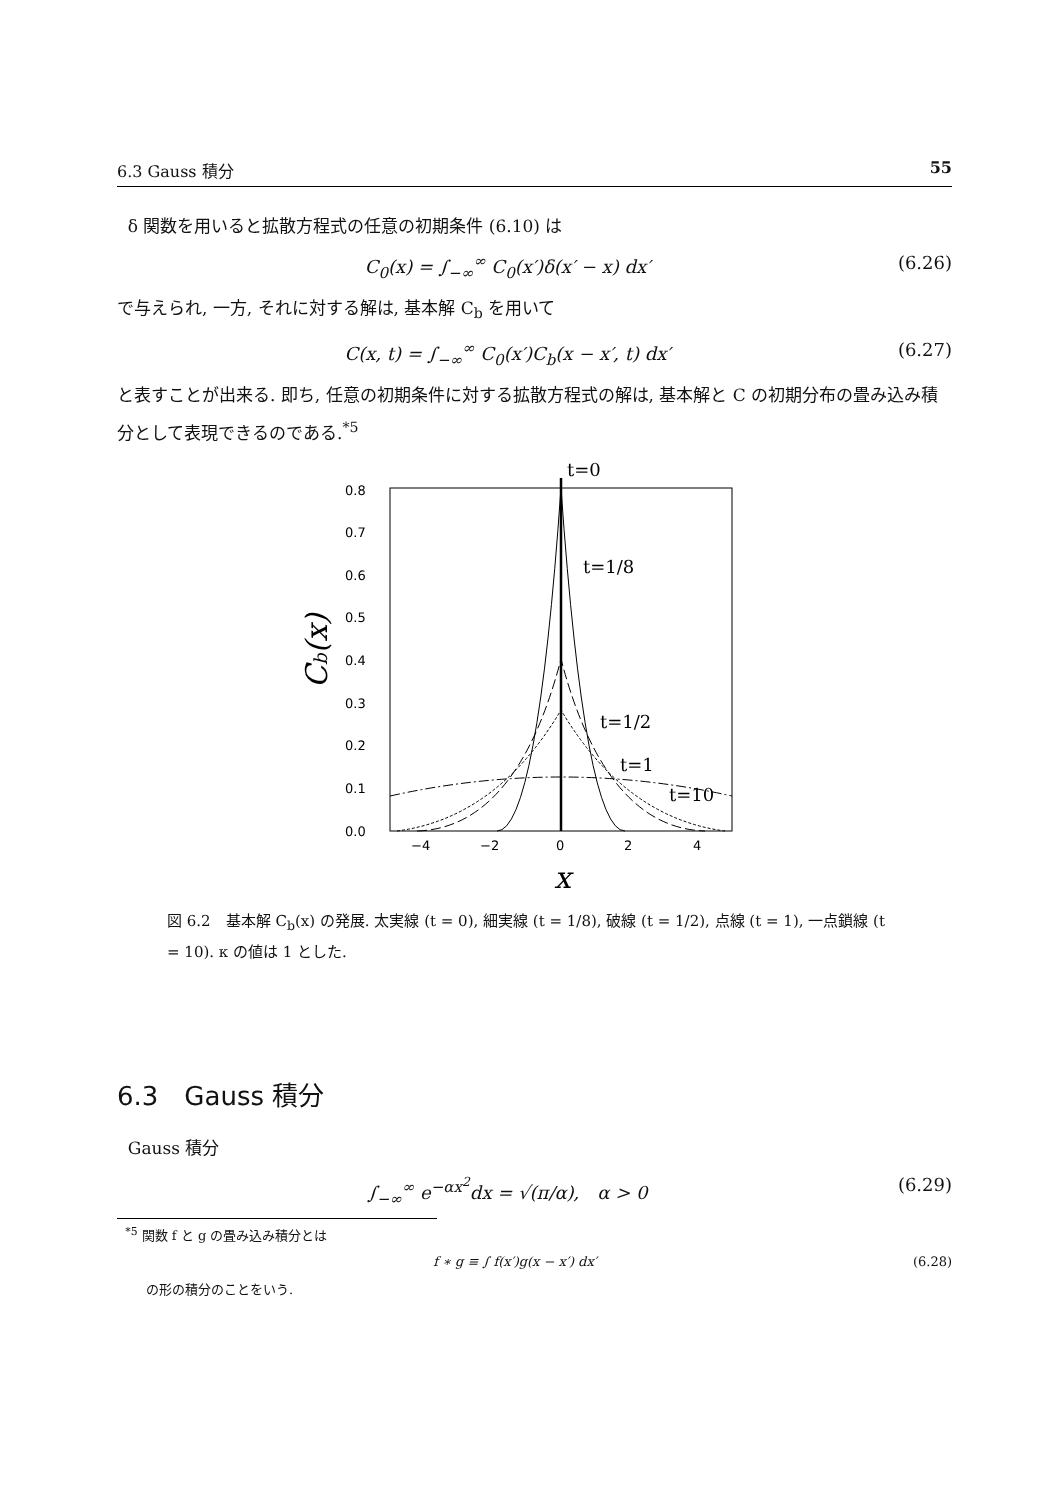6.3 Gauss 積分 55
δ 関数を用いると拡散方程式の任意の初期条件 (6.10) は
C<sub>0</sub>(x) = ∫<sub>−∞</sub><sup>∞</sup> C<sub>0</sub>(x′)δ(x′ − x) dx′ (6.26)
で与えられ, 一方, それに対する解は, 基本解 C<sub>b</sub> を用いて
C(x, t) = ∫<sub>−∞</sub><sup>∞</sup> C<sub>0</sub>(x′)C<sub>b</sub>(x − x′, t) dx′ (6.27)
と表すことが出来る. 即ち, 任意の初期条件に対する拡散方程式の解は, 基本解と C の初期分布の畳み込み積分として表現できるのである.<sup>*5</sup>
0.0
0.1
0.2
0.3
0.4
0.5
0.6
0.7
0.8
−4
−2
0
2
4
x
Cb(x)
t=0
t=1/8
t=1/2
t=1
t=10
図 6.2　基本解 C<sub>b</sub>(x) の発展. 太実線 (t = 0), 細実線 (t = 1/8), 破線 (t = 1/2), 点線 (t = 1), 一点鎖線 (t = 10). κ の値は 1 とした.
6.3　Gauss 積分
Gauss 積分
∫<sub>−∞</sub><sup>∞</sup> e<sup>−αx<sup>2</sup></sup>dx = √(π/α),　α > 0 (6.29)
<sup>*5</sup> 関数 f と g の畳み込み積分とは
f ∗ g ≡ ∫ f(x′)g(x − x′) dx′ (6.28)
の形の積分のことをいう.